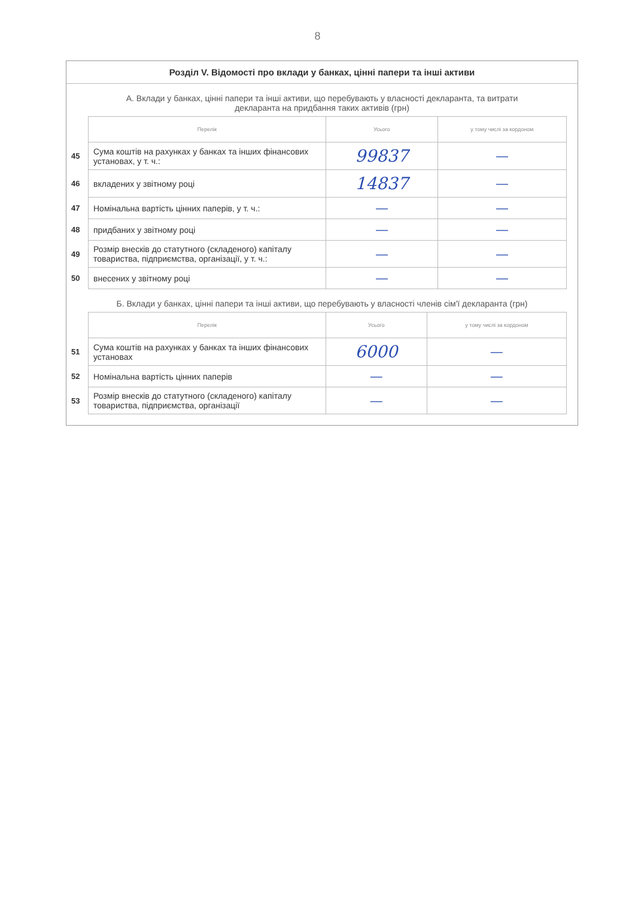8
Розділ V. Відомості про вклади у банках, цінні папери та інші активи
А. Вклади у банках, цінні папери та інші активи, що перебувають у власності декларанта, та витрати декларанта на придбання таких активів (грн)
| | Перелік | Усього | у тому числі за кордоном |
| --- | --- | --- | --- |
| 45 | Сума коштів на рахунках у банках та інших фінансових установах, у т. ч.: | 99837 | — |
| 46 | вкладених у звітному році | 14837 | — |
| 47 | Номінальна вартість цінних паперів, у т. ч.: | — | — |
| 48 | придбаних у звітному році | — | — |
| 49 | Розмір внесків до статутного (складеного) капіталу товариства, підприємства, організації, у т. ч.: | — | — |
| 50 | внесених у звітному році | — | — |
Б. Вклади у банках, цінні папери та інші активи, що перебувають у власності членів сім'ї декларанта (грн)
| | Перелік | Усього | у тому числі за кордоном |
| --- | --- | --- | --- |
| 51 | Сума коштів на рахунках у банках та інших фінансових установах | 6000 | — |
| 52 | Номінальна вартість цінних паперів | — | — |
| 53 | Розмір внесків до статутного (складеного) капіталу товариства, підприємства, організації | — | — |